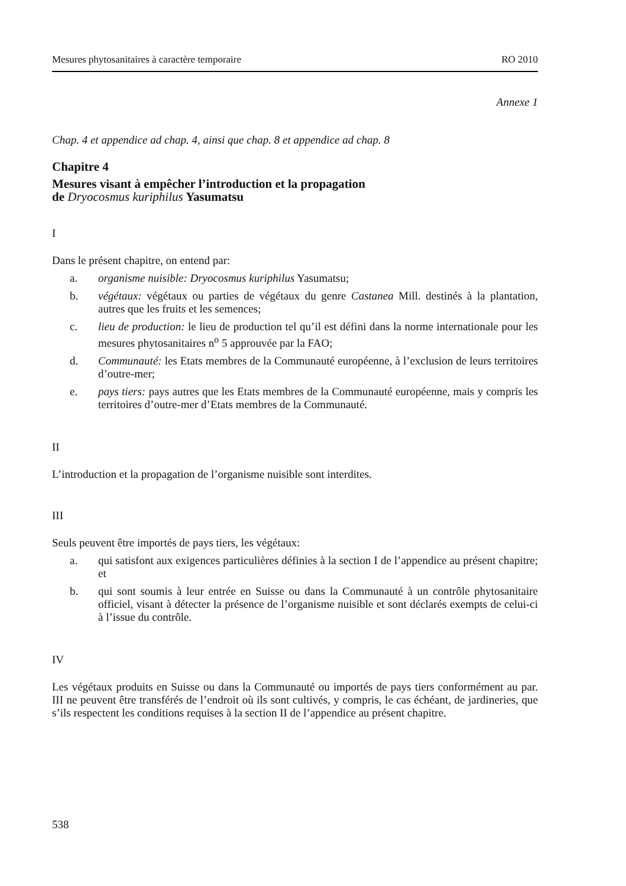Mesures phytosanitaires à caractère temporaire RO 2010
Annexe 1
Chap. 4 et appendice ad chap. 4, ainsi que chap. 8 et appendice ad chap. 8
Chapitre 4
Mesures visant à empêcher l’introduction et la propagation
de Dryocosmus kuriphilus Yasumatsu
I
Dans le présent chapitre, on entend par:
a. organisme nuisible: Dryocosmus kuriphilus Yasumatsu;
b. végétaux: végétaux ou parties de végétaux du genre Castanea Mill. destinés à la plantation, autres que les fruits et les semences;
c. lieu de production: le lieu de production tel qu’il est défini dans la norme internationale pour les mesures phytosanitaires n<sup>o</sup> 5 approuvée par la FAO;
d. Communauté: les Etats membres de la Communauté européenne, à l’exclusion de leurs territoires d’outre-mer;
e. pays tiers: pays autres que les Etats membres de la Communauté européenne, mais y compris les territoires d’outre-mer d’Etats membres de la Communauté.
II
L’introduction et la propagation de l’organisme nuisible sont interdites.
III
Seuls peuvent être importés de pays tiers, les végétaux:
a. qui satisfont aux exigences particulières définies à la section I de l’appendice au présent chapitre; et
b. qui sont soumis à leur entrée en Suisse ou dans la Communauté à un contrôle phytosanitaire officiel, visant à détecter la présence de l’organisme nuisible et sont déclarés exempts de celui-ci à l’issue du contrôle.
IV
Les végétaux produits en Suisse ou dans la Communauté ou importés de pays tiers conformément au par. III ne peuvent être transférés de l’endroit où ils sont cultivés, y compris, le cas échéant, de jardineries, que s’ils respectent les conditions requises à la section II de l’appendice au présent chapitre.
538